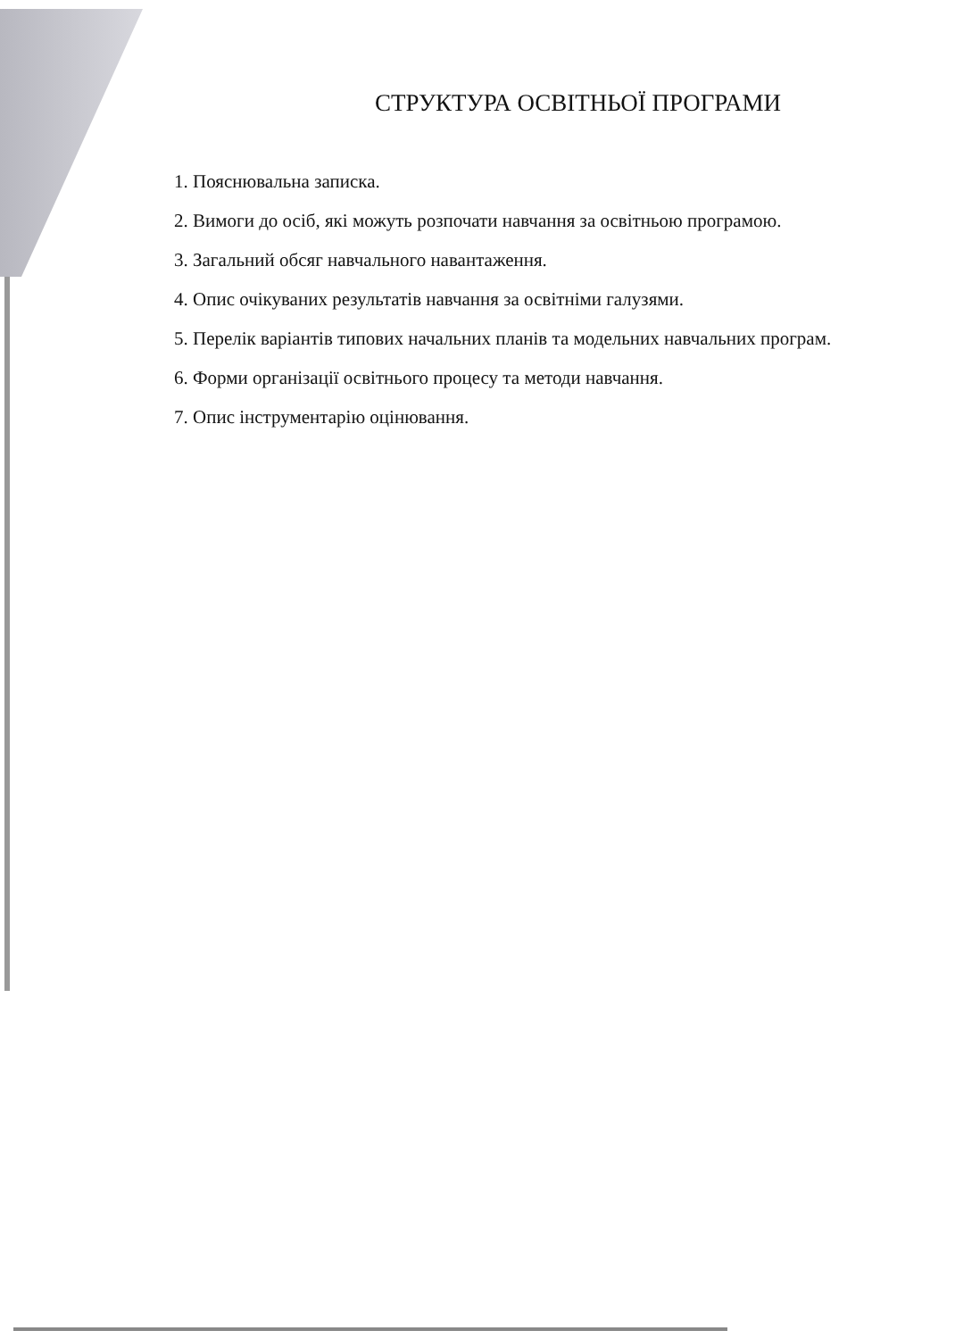СТРУКТУРА ОСВІТНЬОЇ ПРОГРАМИ
1. Пояснювальна записка.
2. Вимоги до осіб, які можуть розпочати навчання за освітньою програмою.
3. Загальний обсяг навчального навантаження.
4. Опис очікуваних результатів навчання за освітніми галузями.
5. Перелік варіантів типових начальних планів та модельних навчальних програм.
6. Форми організації освітнього процесу та методи навчання.
7. Опис інструментарію оцінювання.